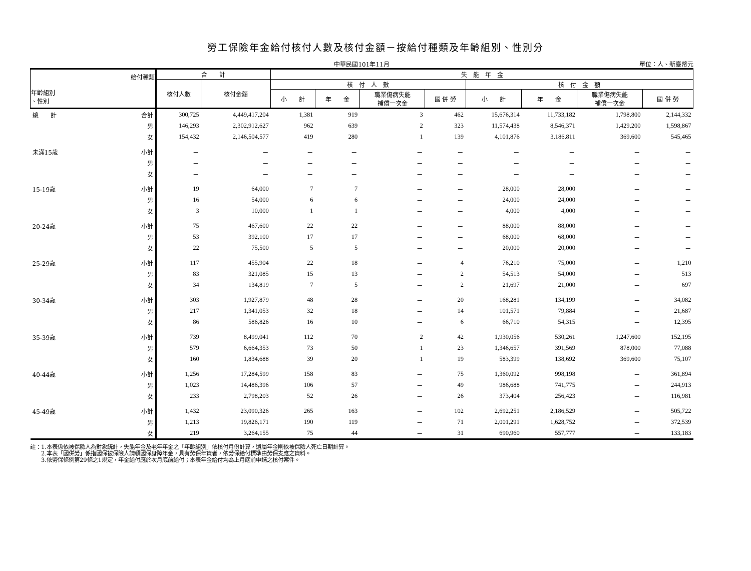勞工保險年金給付核付人數及核付金額－按給付種類及年齡組別、性別分
中華民國101年11月 單位：人、新臺幣元
| 給付種類 年齡組別 、性別 | | 合 計 | | 失 能 年 金 | | | | | | | |
| --- | --- | --- | --- | --- | --- | --- | --- | --- | --- | --- | --- |
| | | 核付人數 | 核付金額 | 核 付 人 數 | | | | 核 付 金 額 | | | |
| | | | | 小 計 | 年 金 | 職業傷病失能 補償一次金 | 國 併 勞 | 小 計 | 年 金 | 職業傷病失能 補償一次金 | 國 併 勞 |
| 總 計 | 合計 | 300,725 | 4,449,417,204 | 1,381 | 919 | 3 | 462 | 15,676,314 | 11,733,182 | 1,798,800 | 2,144,332 |
| | 男 | 146,293 | 2,302,912,627 | 962 | 639 | 2 | 323 | 11,574,438 | 8,546,371 | 1,429,200 | 1,598,867 |
| | 女 | 154,432 | 2,146,504,577 | 419 | 280 | 1 | 139 | 4,101,876 | 3,186,811 | 369,600 | 545,465 |
| 未滿15歲 | 小計 | － | － | － | － | － | － | － | － | － | － |
| | 男 | － | － | － | － | － | － | － | － | － | － |
| | 女 | － | － | － | － | － | － | － | － | － | － |
| 15-19歲 | 小計 | 19 | 64,000 | 7 | 7 | － | － | 28,000 | 28,000 | － | － |
| | 男 | 16 | 54,000 | 6 | 6 | － | － | 24,000 | 24,000 | － | － |
| | 女 | 3 | 10,000 | 1 | 1 | － | － | 4,000 | 4,000 | － | － |
| 20-24歲 | 小計 | 75 | 467,600 | 22 | 22 | － | － | 88,000 | 88,000 | － | － |
| | 男 | 53 | 392,100 | 17 | 17 | － | － | 68,000 | 68,000 | － | － |
| | 女 | 22 | 75,500 | 5 | 5 | － | － | 20,000 | 20,000 | － | － |
| 25-29歲 | 小計 | 117 | 455,904 | 22 | 18 | － | 4 | 76,210 | 75,000 | － | 1,210 |
| | 男 | 83 | 321,085 | 15 | 13 | － | 2 | 54,513 | 54,000 | － | 513 |
| | 女 | 34 | 134,819 | 7 | 5 | － | 2 | 21,697 | 21,000 | － | 697 |
| 30-34歲 | 小計 | 303 | 1,927,879 | 48 | 28 | － | 20 | 168,281 | 134,199 | － | 34,082 |
| | 男 | 217 | 1,341,053 | 32 | 18 | － | 14 | 101,571 | 79,884 | － | 21,687 |
| | 女 | 86 | 586,826 | 16 | 10 | － | 6 | 66,710 | 54,315 | － | 12,395 |
| 35-39歲 | 小計 | 739 | 8,499,041 | 112 | 70 | 2 | 42 | 1,930,056 | 530,261 | 1,247,600 | 152,195 |
| | 男 | 579 | 6,664,353 | 73 | 50 | 1 | 23 | 1,346,657 | 391,569 | 878,000 | 77,088 |
| | 女 | 160 | 1,834,688 | 39 | 20 | 1 | 19 | 583,399 | 138,692 | 369,600 | 75,107 |
| 40-44歲 | 小計 | 1,256 | 17,284,599 | 158 | 83 | － | 75 | 1,360,092 | 998,198 | － | 361,894 |
| | 男 | 1,023 | 14,486,396 | 106 | 57 | － | 49 | 986,688 | 741,775 | － | 244,913 |
| | 女 | 233 | 2,798,203 | 52 | 26 | － | 26 | 373,404 | 256,423 | － | 116,981 |
| 45-49歲 | 小計 | 1,432 | 23,090,326 | 265 | 163 | － | 102 | 2,692,251 | 2,186,529 | － | 505,722 |
| | 男 | 1,213 | 19,826,171 | 190 | 119 | － | 71 | 2,001,291 | 1,628,752 | － | 372,539 |
| | 女 | 219 | 3,264,155 | 75 | 44 | － | 31 | 690,960 | 557,777 | － | 133,183 |
註：1.本表係依被保險人為對象統計，失能年金及老年年金之「年齡組別」依核付月份計算，遺屬年金則依被保險人死亡日期計算。
　　2.本表「國併勞」係指國保被保險人請領國保身障年金，具有勞保年資者，依勞保給付標準由勞保支應之資料。
　　3.依勞保條例第29條之1規定，年金給付應於次月底前給付；本表年金給付均為上月底前申請之核付案件。